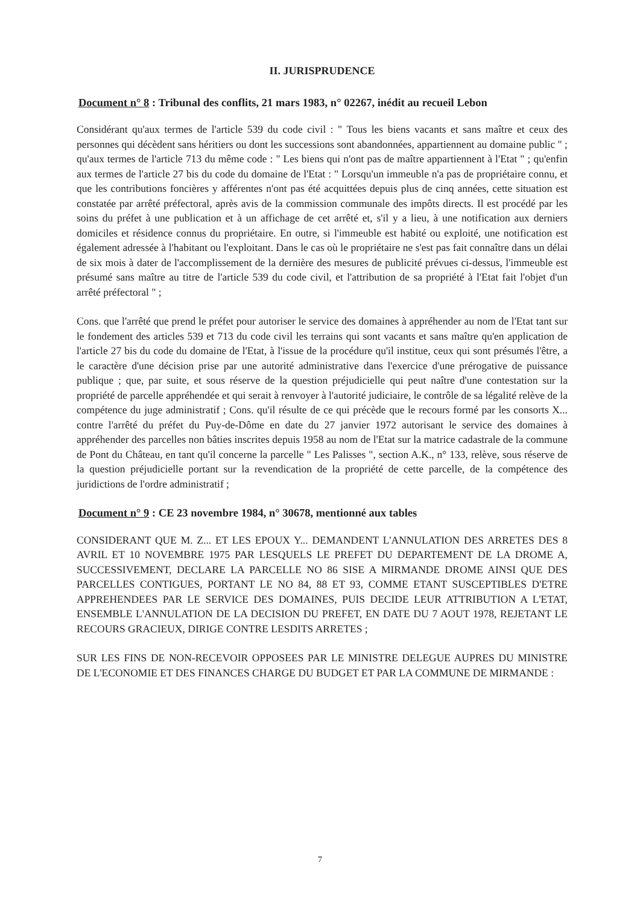II. JURISPRUDENCE
Document n° 8 : Tribunal des conflits, 21 mars 1983, n° 02267, inédit au recueil Lebon
Considérant qu'aux termes de l'article 539 du code civil : " Tous les biens vacants et sans maître et ceux des personnes qui décèdent sans héritiers ou dont les successions sont abandonnées, appartiennent au domaine public " ; qu'aux termes de l'article 713 du même code : " Les biens qui n'ont pas de maître appartiennent à l'Etat " ; qu'enfin aux termes de l'article 27 bis du code du domaine de l'Etat : " Lorsqu'un immeuble n'a pas de propriétaire connu, et que les contributions foncières y afférentes n'ont pas été acquittées depuis plus de cinq années, cette situation est constatée par arrêté préfectoral, après avis de la commission communale des impôts directs. Il est procédé par les soins du préfet à une publication et à un affichage de cet arrêté et, s'il y a lieu, à une notification aux derniers domiciles et résidence connus du propriétaire. En outre, si l'immeuble est habité ou exploité, une notification est également adressée à l'habitant ou l'exploitant. Dans le cas où le propriétaire ne s'est pas fait connaître dans un délai de six mois à dater de l'accomplissement de la dernière des mesures de publicité prévues ci-dessus, l'immeuble est présumé sans maître au titre de l'article 539 du code civil, et l'attribution de sa propriété à l'Etat fait l'objet d'un arrêté préfectoral " ;
Cons. que l'arrêté que prend le préfet pour autoriser le service des domaines à appréhender au nom de l'Etat tant sur le fondement des articles 539 et 713 du code civil les terrains qui sont vacants et sans maître qu'en application de l'article 27 bis du code du domaine de l'Etat, à l'issue de la procédure qu'il institue, ceux qui sont présumés l'être, a le caractère d'une décision prise par une autorité administrative dans l'exercice d'une prérogative de puissance publique ; que, par suite, et sous réserve de la question préjudicielle qui peut naître d'une contestation sur la propriété de parcelle appréhendée et qui serait à renvoyer à l'autorité judiciaire, le contrôle de sa légalité relève de la compétence du juge administratif ; Cons. qu'il résulte de ce qui précède que le recours formé par les consorts X... contre l'arrêté du préfet du Puy-de-Dôme en date du 27 janvier 1972 autorisant le service des domaines à appréhender des parcelles non bâties inscrites depuis 1958 au nom de l'Etat sur la matrice cadastrale de la commune de Pont du Château, en tant qu'il concerne la parcelle " Les Palisses ", section A.K., n° 133, relève, sous réserve de la question préjudicielle portant sur la revendication de la propriété de cette parcelle, de la compétence des juridictions de l'ordre administratif ;
Document n° 9 : CE 23 novembre 1984, n° 30678, mentionné aux tables
CONSIDERANT QUE M. Z... ET LES EPOUX Y... DEMANDENT L'ANNULATION DES ARRETES DES 8 AVRIL ET 10 NOVEMBRE 1975 PAR LESQUELS LE PREFET DU DEPARTEMENT DE LA DROME A, SUCCESSIVEMENT, DECLARE LA PARCELLE NO 86 SISE A MIRMANDE DROME AINSI QUE DES PARCELLES CONTIGUES, PORTANT LE NO 84, 88 ET 93, COMME ETANT SUSCEPTIBLES D'ETRE APPREHENDEES PAR LE SERVICE DES DOMAINES, PUIS DECIDE LEUR ATTRIBUTION A L'ETAT, ENSEMBLE L'ANNULATION DE LA DECISION DU PREFET, EN DATE DU 7 AOUT 1978, REJETANT LE RECOURS GRACIEUX, DIRIGE CONTRE LESDITS ARRETES ;
SUR LES FINS DE NON-RECEVOIR OPPOSEES PAR LE MINISTRE DELEGUE AUPRES DU MINISTRE DE L'ECONOMIE ET DES FINANCES CHARGE DU BUDGET ET PAR LA COMMUNE DE MIRMANDE :
7